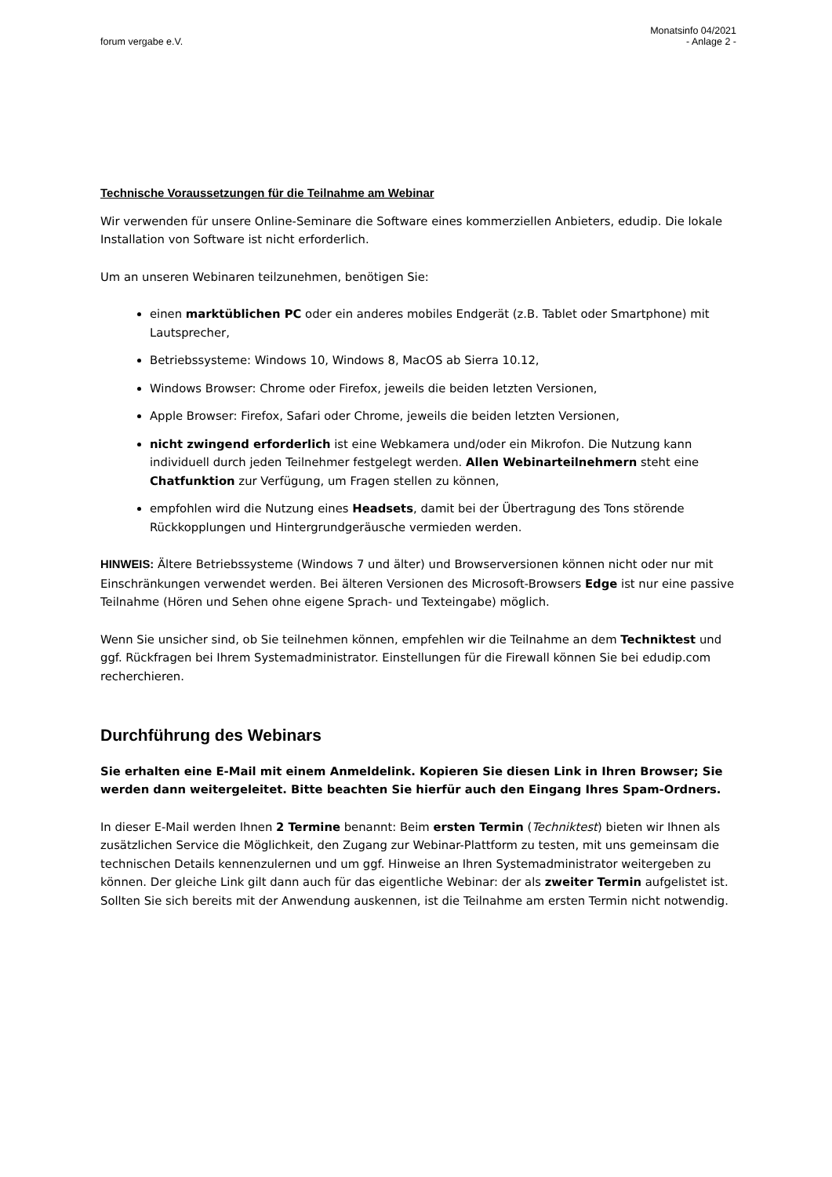forum vergabe e.V.
Monatsinfo 04/2021
- Anlage 2 -
Technische Voraussetzungen für die Teilnahme am Webinar
Wir verwenden für unsere Online-Seminare die Software eines kommerziellen Anbieters, edudip. Die lokale Installation von Software ist nicht erforderlich.
Um an unseren Webinaren teilzunehmen, benötigen Sie:
einen marktüblichen PC oder ein anderes mobiles Endgerät (z.B. Tablet oder Smartphone) mit Lautsprecher,
Betriebssysteme: Windows 10, Windows 8, MacOS ab Sierra 10.12,
Windows Browser: Chrome oder Firefox, jeweils die beiden letzten Versionen,
Apple Browser: Firefox, Safari oder Chrome, jeweils die beiden letzten Versionen,
nicht zwingend erforderlich ist eine Webkamera und/oder ein Mikrofon. Die Nutzung kann individuell durch jeden Teilnehmer festgelegt werden. Allen Webinarteilnehmern steht eine Chatfunktion zur Verfügung, um Fragen stellen zu können,
empfohlen wird die Nutzung eines Headsets, damit bei der Übertragung des Tons störende Rückkopplungen und Hintergrundgeräusche vermieden werden.
HINWEIS: Ältere Betriebssysteme (Windows 7 und älter) und Browserversionen können nicht oder nur mit Einschränkungen verwendet werden. Bei älteren Versionen des Microsoft-Browsers Edge ist nur eine passive Teilnahme (Hören und Sehen ohne eigene Sprach- und Texteingabe) möglich.
Wenn Sie unsicher sind, ob Sie teilnehmen können, empfehlen wir die Teilnahme an dem Techniktest und ggf. Rückfragen bei Ihrem Systemadministrator. Einstellungen für die Firewall können Sie bei edudip.com recherchieren.
Durchführung des Webinars
Sie erhalten eine E-Mail mit einem Anmeldelink. Kopieren Sie diesen Link in Ihren Browser; Sie werden dann weitergeleitet. Bitte beachten Sie hierfür auch den Eingang Ihres Spam-Ordners.
In dieser E-Mail werden Ihnen 2 Termine benannt: Beim ersten Termin (Techniktest) bieten wir Ihnen als zusätzlichen Service die Möglichkeit, den Zugang zur Webinar-Plattform zu testen, mit uns gemeinsam die technischen Details kennenzulernen und um ggf. Hinweise an Ihren Systemadministrator weitergeben zu können. Der gleiche Link gilt dann auch für das eigentliche Webinar: der als zweiter Termin aufgelistet ist. Sollten Sie sich bereits mit der Anwendung auskennen, ist die Teilnahme am ersten Termin nicht notwendig.